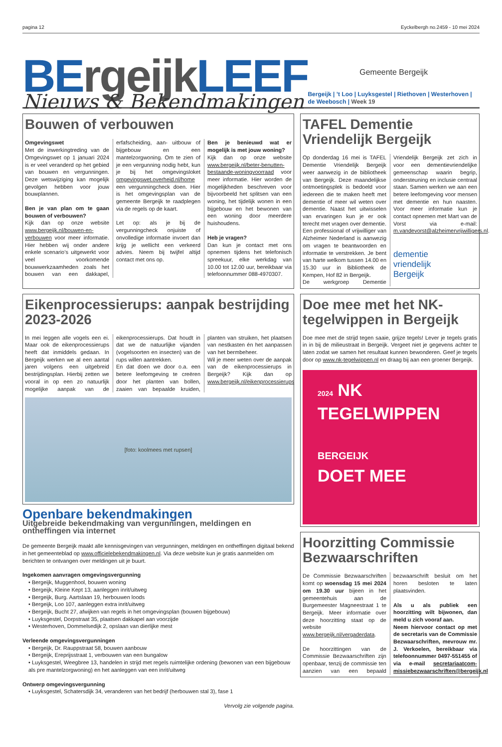pagina 12 Eyckelbergh no.2459 - 10 mei 2024
BE rgeijk LEEF
Nieuws & Bekendmakingen
Gemeente Bergeijk
Bergeijk | ’t Loo | Luyksgestel | Riethoven | Westerhoven | de Weebosch | Week 19
Bouwen of verbouwen
Omgevingswet
Met de inwerkingtreding van de Omgevingswet op 1 januari 2024 is er veel veranderd op het gebied van bouwen en vergunningen. Deze wetswijziging kan mogelijk gevolgen hebben voor jouw bouwplannen.
Ben je van plan om te gaan bouwen of verbouwen?
Kijk dan op onze website www.bergeijk.nl/bouwen-en-verbouwen voor meer informatie. Hier hebben wij onder andere enkele scenario’s uitgewerkt voor veel voorkomende bouwwerkzaamheden zoals het bouwen van een dakkapel, erfafscheiding, aan- uitbouw of bijgebouw en een mantelzorgwoning. Om te zien of je een vergunning nodig hebt, kun je bij het omgevingsloket omgevingswet.overheid.nl/home een vergunningcheck doen. Hier is het omgevingsplan van de gemeente Bergeijk te raadplegen via de regels op de kaart.
Let op: als je bij de vergunningcheck onjuiste of onvolledige informatie invoert dan krijg je wellicht een verkeerd advies. Neem bij twijfel altijd contact met ons op.
Ben je benieuwd wat er mogelijk is met jouw woning?
Kijk dan op onze website www.bergeijk.nl/beter-benutten-bestaande-woningvoorraad voor meer informatie. Hier worden de mogelijkheden beschreven voor bijvoorbeeld het splitsen van een woning, het tijdelijk wonen in een bijgebouw en het bewonen van een woning door meerdere huishoudens.
Heb je vragen?
Dan kun je contact met ons opnemen tijdens het telefonisch spreekuur, elke werkdag van 10.00 tot 12.00 uur, bereikbaar via telefoonnummer 088-4970307.
TAFEL Dementie Vriendelijk Bergeijk
Op donderdag 16 mei is TAFEL Dementie Vriendelijk Bergeijk weer aanwezig in de bibliotheek van Bergeijk. Deze maandelijkse ontmoetingsplek is bedoeld voor iedereen die te maken heeft met dementie of meer wil weten over dementie. Naast het uitwisselen van ervaringen kun je er ook terecht met vragen over dementie. Een professional of vrijwilliger van Alzheimer Nederland is aanwezig om vragen te beantwoorden en informatie te verstrekken. Je bent van harte welkom tussen 14.00 en 15.30 uur in Bibliotheek de Kempen, Hof 82 in Bergeijk.
De werkgroep Dementie Vriendelijk Bergeijk zet zich in voor een dementievriendelijke gemeenschap waarin begrip, ondersteuning en inclusie centraal staan. Samen werken we aan een betere leefomgeving voor mensen met dementie en hun naasten. Voor meer informatie kun je contact opnemen met Mart van de Vorst via e-mail: m.vandevorst@alzheimervrijwilligers.nl.
dementie
vriendelijk
Bergeijk
Eikenprocessierups: aanpak bestrijding 2023-2026
In mei leggen alle vogels een ei. Maar ook de eikenprocessierups heeft dat inmiddels gedaan. In Bergeijk werken we al een aantal jaren volgens een uitgebreid bestrijdingsplan. Hierbij zetten we vooral in op een zo natuurlijk mogelijke aanpak van de eikenprocessierups. Dat houdt in dat we de natuurlijke vijanden (vogelsoorten en insecten) van de rups willen aantrekken.
En dat doen we door o.a. een betere leefomgeving te creëren door het planten van bollen, zaaien van bepaalde kruiden, planten van struiken, het plaatsen van nestkasten én het aanpassen van het bermbeheer.
Wil je meer weten over de aanpak van de eikenprocessierups in Bergeijk? Kijk dan op www.bergeijk.nl/eikenprocessierups
[foto: koolmees met rupsen]
Openbare bekendmakingen
Uitgebreide bekendmaking van vergunningen, meldingen en ontheffingen via internet
De gemeente Bergeijk maakt alle kennisgevingen van vergunningen, meldingen en ontheffingen digitaal bekend in het gemeenteblad op www.officielebekendmakingen.nl. Via deze website kun je gratis aanmelden om berichten te ontvangen over meldingen uit je buurt.
Ingekomen aanvragen omgevingsvergunning
• Bergeijk, Muggenhool, bouwen woning
• Bergeijk, Kleine Kept 13, aanleggen inrit/uitweg
• Bergeijk, Burg. Aartslaan 19, herbouwen loods
• Bergeijk, Loo 107, aanleggen extra inrit/uitweg
• Bergeijk, Bucht 27, afwijken van regels in het omgevingsplan (bouwen bijgebouw)
• Luyksgestel, Dorpstraat 35, plaatsen dakkapel aan voorzijde
• Westerhoven, Dommelsedijk 2, opslaan van dierlijke mest
Verleende omgevingsvergunningen
• Bergeijk, Dr. Rauppstraat 58, bouwen aanbouw
• Bergeijk, Ereprijsstraat 1, verbouwen van een bungalow
• Luyksgestel, Weegbree 13, handelen in strijd met regels ruimtelijke ordening (bewonen van een bijgebouw als pre mantelzorgwoning) en het aanleggen van een inrit/uitweg
Ontwerp omgevingsvergunning
• Luyksgestel, Schatersdijk 34, veranderen van het bedrijf (herbouwen stal 3), fase 1
Vervolg zie volgende pagina.
Doe mee met het NK-tegelwippen in Bergeijk
Doe mee met de strijd tegen saaie, grijze tegels! Lever je tegels gratis in in bij de milieustraat in Bergeijk. Vergeet niet je gegevens achter te laten zodat we samen het resultaat kunnen bewonderen. Geef je tegels door op www.nk-tegelwippen.nl en draag bij aan een groener Bergeijk.
2024 NK
TEGELWIPPEN
BERGEIJK
DOET MEE
Hoorzitting Commissie Bezwaarschriften
De Commissie Bezwaarschriften komt op woensdag 15 mei 2024 om 19.30 uur bijeen in het gemeentehuis aan de Burgemeester Magneestraat 1 te Bergeijk. Meer informatie over deze hoorzitting staat op de website www.bergeijk.nl/vergaderdata.
De hoorzittingen van de Commissie Bezwaarschriften zijn openbaar, tenzij de commissie ten aanzien van een bepaald bezwaarschrift besluit om het horen besloten te laten plaatsvinden.
Als u als publiek een hoorzitting wilt bijwonen, dan meld u zich vooraf aan.
Neem hiervoor contact op met de secretaris van de Commissie Bezwaarschriften, mevrouw mr. J. Verkoelen, bereikbaar via telefoonnummer 0497-551455 of via e-mail secretariaatcom-missiebezwaarschriften@bergeijk.nl